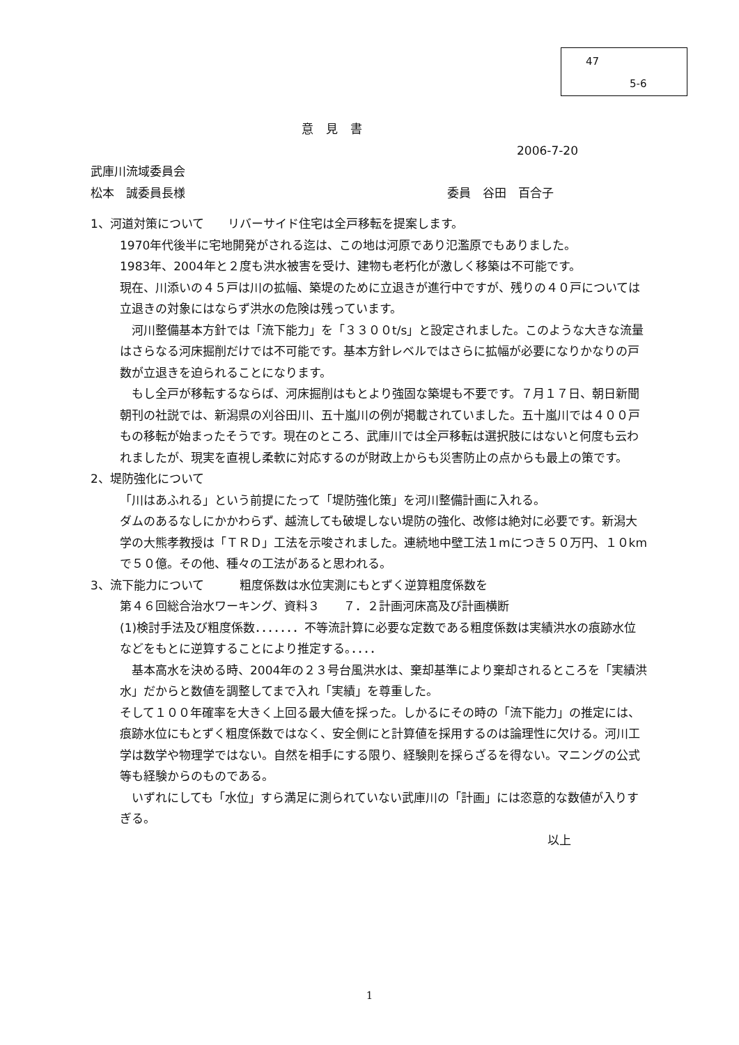47
5-6
意見書
2006-7-20
武庫川流域委員会
松本　誠委員長様 委員　谷田　百合子
1、河道対策について　　リバーサイド住宅は全戸移転を提案します。
1970年代後半に宅地開発がされる迄は、この地は河原であり氾濫原でもありました。
1983年、2004年と２度も洪水被害を受け、建物も老朽化が激しく移築は不可能です。
現在、川添いの４５戸は川の拡幅、築堤のために立退きが進行中ですが、残りの４０戸については立退きの対象にはならず洪水の危険は残っています。
　河川整備基本方針では「流下能力」を「３３００t/s」と設定されました。このような大きな流量はさらなる河床掘削だけでは不可能です。基本方針レベルではさらに拡幅が必要になりかなりの戸数が立退きを迫られることになります。
　もし全戸が移転するならば、河床掘削はもとより強固な築堤も不要です。７月１７日、朝日新聞朝刊の社説では、新潟県の刈谷田川、五十嵐川の例が掲載されていました。五十嵐川では４００戸もの移転が始まったそうです。現在のところ、武庫川では全戸移転は選択肢にはないと何度も云われましたが、現実を直視し柔軟に対応するのが財政上からも災害防止の点からも最上の策です。
2、堤防強化について
「川はあふれる」という前提にたって「堤防強化策」を河川整備計画に入れる。
ダムのあるなしにかかわらず、越流しても破堤しない堤防の強化、改修は絶対に必要です。新潟大学の大熊孝教授は「ＴＲＤ」工法を示唆されました。連続地中壁工法１mにつき５０万円、１０kmで５０億。その他、種々の工法があると思われる。
3、流下能力について　　　粗度係数は水位実測にもとずく逆算粗度係数を
第４６回総合治水ワーキング、資料３　　７．２計画河床高及び計画横断
(1)検討手法及び粗度係数．．．．．．．不等流計算に必要な定数である粗度係数は実績洪水の痕跡水位などをもとに逆算することにより推定する。．．．．
　基本高水を決める時、2004年の２３号台風洪水は、棄却基準により棄却されるところを「実績洪水」だからと数値を調整してまで入れ「実績」を尊重した。
そして１００年確率を大きく上回る最大値を採った。しかるにその時の「流下能力」の推定には、痕跡水位にもとずく粗度係数ではなく、安全側にと計算値を採用するのは論理性に欠ける。河川工学は数学や物理学ではない。自然を相手にする限り、経験則を採らざるを得ない。マニングの公式等も経験からのものである。
　いずれにしても「水位」すら満足に測られていない武庫川の「計画」には恣意的な数値が入りすぎる。
以上
1